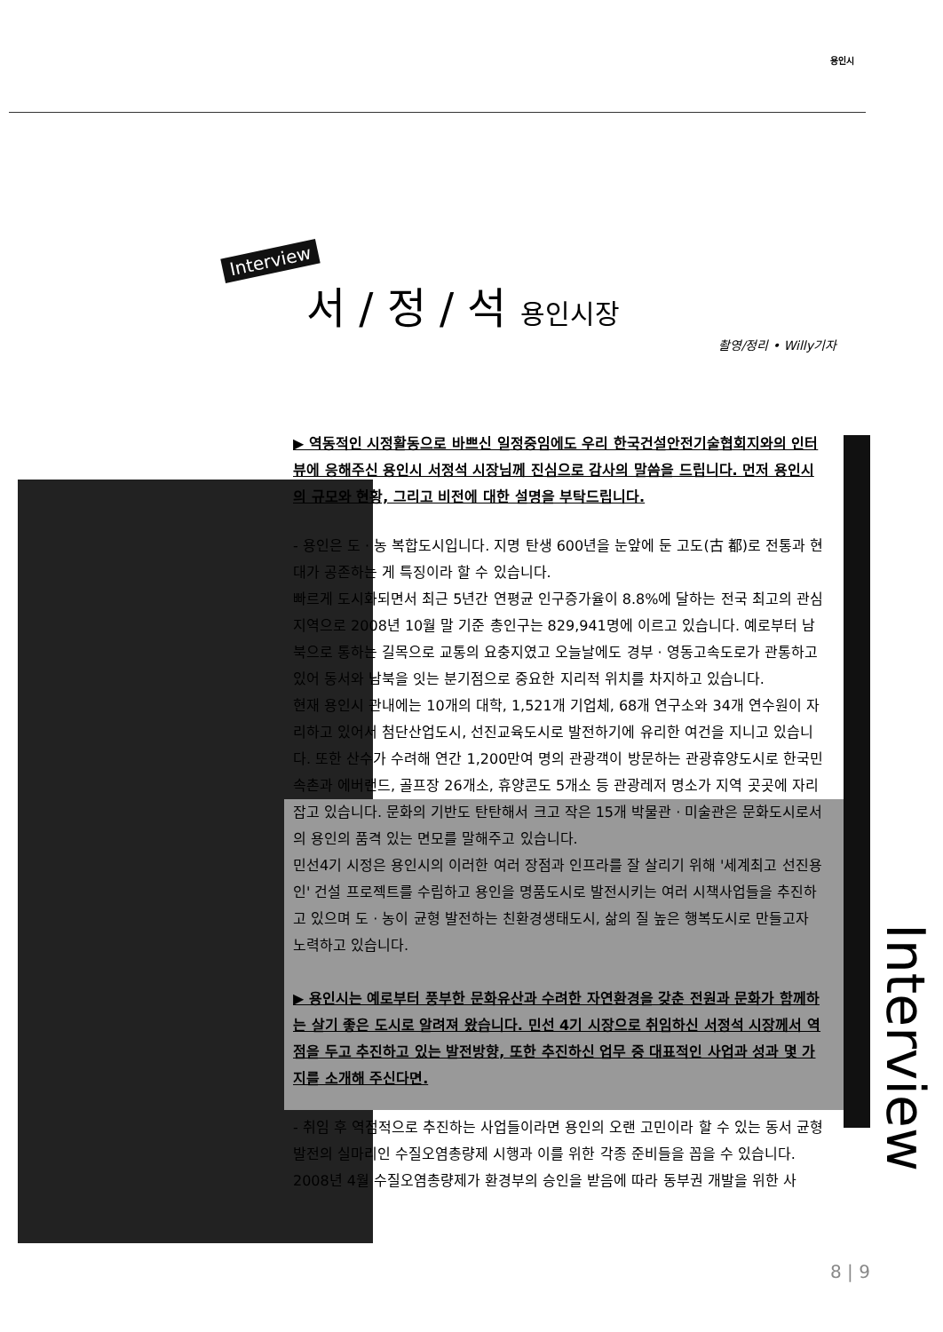용인시
Interview
서 / 정 / 석 용인시장
촬영/정리 • Willy기자
▶ 역동적인 시정활동으로 바쁘신 일정중임에도 우리 한국건설안전기술협회지와의 인터뷰에 응해주신 용인시 서정석 시장님께 진심으로 감사의 말씀을 드립니다. 먼저 용인시의 규모와 현황, 그리고 비전에 대한 설명을 부탁드립니다.
- 용인은 도 · 농 복합도시입니다. 지명 탄생 600년을 눈앞에 둔 고도(古 都)로 전통과 현대가 공존하는 게 특징이라 할 수 있습니다.
빠르게 도시화되면서 최근 5년간 연평균 인구증가율이 8.8%에 달하는 전국 최고의 관심지역으로 2008년 10월 말 기준 총인구는 829,941명에 이르고 있습니다. 예로부터 남북으로 통하는 길목으로 교통의 요충지였고 오늘날에도 경부 · 영동고속도로가 관통하고 있어 동서와 남북을 잇는 분기점으로 중요한 지리적 위치를 차지하고 있습니다.
현재 용인시 관내에는 10개의 대학, 1,521개 기업체, 68개 연구소와 34개 연수원이 자리하고 있어서 첨단산업도시, 선진교육도시로 발전하기에 유리한 여건을 지니고 있습니다. 또한 산수가 수려해 연간 1,200만여 명의 관광객이 방문하는 관광휴양도시로 한국민속촌과 에버랜드, 골프장 26개소, 휴양콘도 5개소 등 관광레저 명소가 지역 곳곳에 자리잡고 있습니다. 문화의 기반도 탄탄해서 크고 작은 15개 박물관 · 미술관은 문화도시로서의 용인의 품격 있는 면모를 말해주고 있습니다.
민선4기 시정은 용인시의 이러한 여러 장점과 인프라를 잘 살리기 위해 '세계최고 선진용인' 건설 프로젝트를 수립하고 용인을 명품도시로 발전시키는 여러 시책사업들을 추진하고 있으며 도 · 농이 균형 발전하는 친환경생태도시, 삶의 질 높은 행복도시로 만들고자 노력하고 있습니다.
▶ 용인시는 예로부터 풍부한 문화유산과 수려한 자연환경을 갖춘 전원과 문화가 함께하는 살기 좋은 도시로 알려져 왔습니다. 민선 4기 시장으로 취임하신 서정석 시장께서 역점을 두고 추진하고 있는 발전방향, 또한 추진하신 업무 중 대표적인 사업과 성과 몇 가지를 소개해 주신다면.
- 취임 후 역점적으로 추진하는 사업들이라면 용인의 오랜 고민이라 할 수 있는 동서 균형 발전의 실마리인 수질오염총량제 시행과 이를 위한 각종 준비들을 꼽을 수 있습니다. 2008년 4월 수질오염총량제가 환경부의 승인을 받음에 따라 동부권 개발을 위한 사
Interview
8 | 9